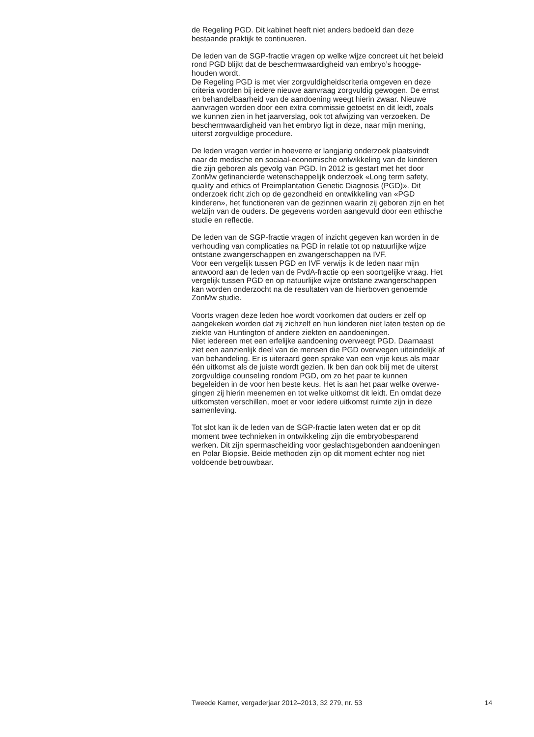de Regeling PGD. Dit kabinet heeft niet anders bedoeld dan deze
bestaande praktijk te continueren.
De leden van de SGP-fractie vragen op welke wijze concreet uit het beleid
rond PGD blijkt dat de beschermwaardigheid van embryo’s hoogge-
houden wordt.
De Regeling PGD is met vier zorgvuldigheidscriteria omgeven en deze
criteria worden bij iedere nieuwe aanvraag zorgvuldig gewogen. De ernst
en behandelbaarheid van de aandoening weegt hierin zwaar. Nieuwe
aanvragen worden door een extra commissie getoetst en dit leidt, zoals
we kunnen zien in het jaarverslag, ook tot afwijzing van verzoeken. De
beschermwaardigheid van het embryo ligt in deze, naar mijn mening,
uiterst zorgvuldige procedure.
De leden vragen verder in hoeverre er langjarig onderzoek plaatsvindt
naar de medische en sociaal-economische ontwikkeling van de kinderen
die zijn geboren als gevolg van PGD. In 2012 is gestart met het door
ZonMw gefinancierde wetenschappelijk onderzoek «Long term safety,
quality and ethics of Preimplantation Genetic Diagnosis (PGD)». Dit
onderzoek richt zich op de gezondheid en ontwikkeling van «PGD
kinderen», het functioneren van de gezinnen waarin zij geboren zijn en het
welzijn van de ouders. De gegevens worden aangevuld door een ethische
studie en reflectie.
De leden van de SGP-fractie vragen of inzicht gegeven kan worden in de
verhouding van complicaties na PGD in relatie tot op natuurlijke wijze
ontstane zwangerschappen en zwangerschappen na IVF.
Voor een vergelijk tussen PGD en IVF verwijs ik de leden naar mijn
antwoord aan de leden van de PvdA-fractie op een soortgelijke vraag. Het
vergelijk tussen PGD en op natuurlijke wijze ontstane zwangerschappen
kan worden onderzocht na de resultaten van de hierboven genoemde
ZonMw studie.
Voorts vragen deze leden hoe wordt voorkomen dat ouders er zelf op
aangekeken worden dat zij zichzelf en hun kinderen niet laten testen op de
ziekte van Huntington of andere ziekten en aandoeningen.
Niet iedereen met een erfelijke aandoening overweegt PGD. Daarnaast
ziet een aanzienlijk deel van de mensen die PGD overwegen uiteindelijk af
van behandeling. Er is uiteraard geen sprake van een vrije keus als maar
één uitkomst als de juiste wordt gezien. Ik ben dan ook blij met de uiterst
zorgvuldige counseling rondom PGD, om zo het paar te kunnen
begeleiden in de voor hen beste keus. Het is aan het paar welke overwe-
gingen zij hierin meenemen en tot welke uitkomst dit leidt. En omdat deze
uitkomsten verschillen, moet er voor iedere uitkomst ruimte zijn in deze
samenleving.
Tot slot kan ik de leden van de SGP-fractie laten weten dat er op dit
moment twee technieken in ontwikkeling zijn die embryobesparend
werken. Dit zijn spermascheiding voor geslachtsgebonden aandoeningen
en Polar Biopsie. Beide methoden zijn op dit moment echter nog niet
voldoende betrouwbaar.
Tweede Kamer, vergaderjaar 2012–2013, 32 279, nr. 53 14